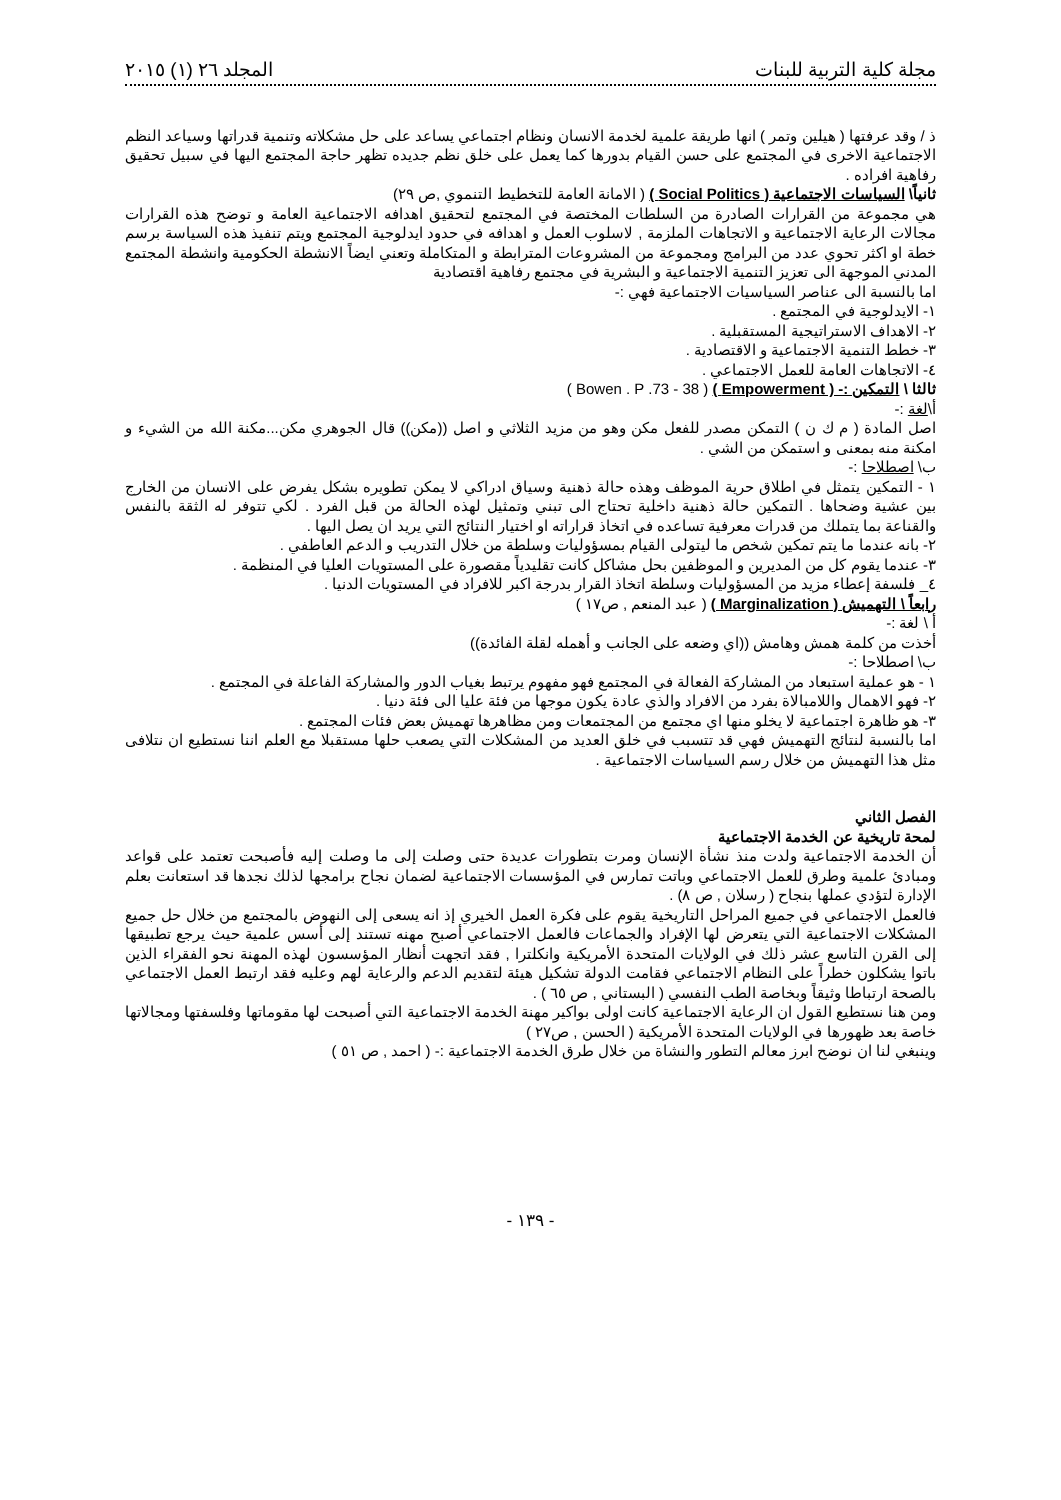مجلة كلية التربية للبنات المجلد ٢٦ (١) ٢٠١٥
ذ / وقد عرفتها ( هيلين وتمر ) انها طريقة علمية لخدمة الانسان ونظام اجتماعي يساعد على حل مشكلاته وتنمية قدراتها وسياعد النظم الاجتماعية الاخرى في المجتمع على حسن القيام بدورها كما يعمل على خلق نظم جديده تظهر حاجة المجتمع اليها في سبيل تحقيق رفاهية افراده .
ثانياً\ السياسات الاجتماعية ( Social Politics ) ( الامانة العامة للتخطيط التنموي ,ص ٢٩)
هي مجموعة من القرارات الصادرة من السلطات المختصة في المجتمع لتحقيق اهدافه الاجتماعية العامة و توضح هذه القرارات مجالات الرعاية الاجتماعية و الاتجاهات الملزمة , لاسلوب العمل و اهدافه في حدود ايدلوجية المجتمع ويتم تنفيذ هذه السياسة برسم خطة او اكثر تحوي عدد من البرامج ومجموعة من المشروعات المترابطة و المتكاملة وتعني ايضاً الانشطة الحكومية وانشطة المجتمع المدني الموجهة الى تعزيز التنمية الاجتماعية و البشرية في مجتمع رفاهية اقتصادية
اما بالنسبة الى عناصر السياسيات الاجتماعية فهي :-
١- الايدلوجية في المجتمع .
٢- الاهداف الاستراتيجية المستقبلية .
٣- خطط التنمية الاجتماعية و الاقتصادية .
٤- الاتجاهات العامة للعمل الاجتماعي .
ثالثا \ التمكين :- ( Empowerment ) ( Bowen . P .73 - 38 )
أ\لغة :-
اصل المادة ( م ك ن ) التمكن مصدر للفعل مكن وهو من مزيد الثلاثي و اصل ((مكن)) قال الجوهري مكن...مكنة الله من الشيء و امكنة منه بمعنى و استمكن من الشي .
ب\ اصطلاحا :-
١ - التمكين يتمثل في اطلاق حرية الموظف وهذه حالة ذهنية وسياق ادراكي لا يمكن تطويره بشكل يفرض على الانسان من الخارج بين عشية وضحاها . التمكين حالة ذهنية داخلية تحتاج الى تبني وتمثيل لهذه الحالة من قبل الفرد . لكي تتوفر له الثقة بالنفس والقناعة بما يتملك من قدرات معرفية تساعده في اتخاذ قراراته او اختيار النتائج التي يريد ان يصل اليها .
٢- بانه عندما ما يتم تمكين شخص ما ليتولى القيام بمسؤوليات وسلطة من خلال التدريب و الدعم العاطفي .
٣- عندما يقوم كل من المديرين و الموظفين بحل مشاكل كانت تقليدياً مقصورة على المستويات العليا في المنظمة .
٤_ فلسفة إعطاء مزيد من المسؤوليات وسلطة اتخاذ القرار بدرجة اكبر للافراد في المستويات الدنيا .
رابعاً \ التهميش ( Marginalization ) ( عبد المنعم , ص١٧ )
أ \ لغة :-
أخذت من كلمة همش وهامش ((اي وضعه على الجانب و أهمله لقلة الفائدة))
ب\ اصطلاحا :-
١ - هو عملية استبعاد من المشاركة الفعالة في المجتمع فهو مفهوم يرتبط بغياب الدور والمشاركة الفاعلة في المجتمع .
٢- فهو الاهمال واللامبالاة بفرد من الافراد والذي عادة يكون موجها من فئة عليا الى فئة دنيا .
٣- هو ظاهرة اجتماعية لا يخلو منها اي مجتمع من المجتمعات ومن مظاهرها تهميش بعض فئات المجتمع .
اما بالنسبة لنتائج التهميش فهي قد تتسبب في خلق العديد من المشكلات التي يصعب حلها مستقبلا مع العلم اننا نستطيع ان نتلافى مثل هذا التهميش من خلال رسم السياسات الاجتماعية .
الفصل الثاني
لمحة تاريخية عن الخدمة الاجتماعية
أن الخدمة الاجتماعية ولدت منذ نشأة الإنسان ومرت بتطورات عديدة حتى وصلت إلى ما وصلت إليه فأصبحت تعتمد على قواعد ومبادئ علمية وطرق للعمل الاجتماعي وباتت تمارس في المؤسسات الاجتماعية لضمان نجاح برامجها لذلك نجدها قد استعانت بعلم الإدارة لتؤدي عملها بنجاح ( رسلان , ص ٨) .
فالعمل الاجتماعي في جميع المراحل التاريخية يقوم على فكرة العمل الخيري إذ انه يسعى إلى النهوض بالمجتمع من خلال حل جميع المشكلات الاجتماعية التي يتعرض لها الإفراد والجماعات فالعمل الاجتماعي أصبح مهنه تستند إلى أسس علمية حيث يرجع تطبيقها إلى القرن التاسع عشر ذلك في الولايات المتحدة الأمريكية وانكلترا , فقد اتجهت أنظار المؤسسون لهذه المهنة نحو الفقراء الذين باتوا يشكلون خطراً على النظام الاجتماعي فقامت الدولة تشكيل هيئة لتقديم الدعم والرعاية لهم وعليه فقد ارتبط العمل الاجتماعي بالصحة ارتباطا وثيقاً وبخاصة الطب النفسي ( البستاني , ص ٦٥ ) .
ومن هنا نستطيع القول ان الرعاية الاجتماعية كانت اولى بواكير مهنة الخدمة الاجتماعية التي أصبحت لها مقوماتها وفلسفتها ومجالاتها خاصة بعد ظهورها في الولايات المتحدة الأمريكية ( الحسن , ص٢٧ )
وينبغي لنا ان نوضح ابرز معالم التطور والنشاة من خلال طرق الخدمة الاجتماعية :- ( احمد , ص ٥١ )
- ١٣٩ -